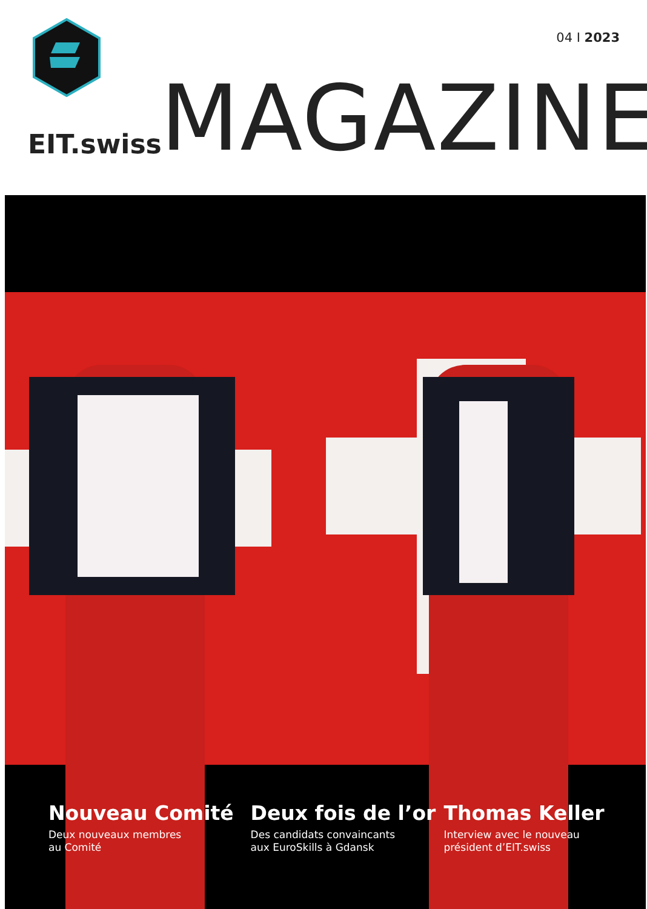04 I 2023
EIT.swiss MAGAZINE
Nouveau Comité
Deux nouveaux membres
au Comité
Deux fois de l’or
Des candidats convaincants
aux EuroSkills à Gdansk
Thomas Keller
Interview avec le nouveau
président d’EIT.swiss